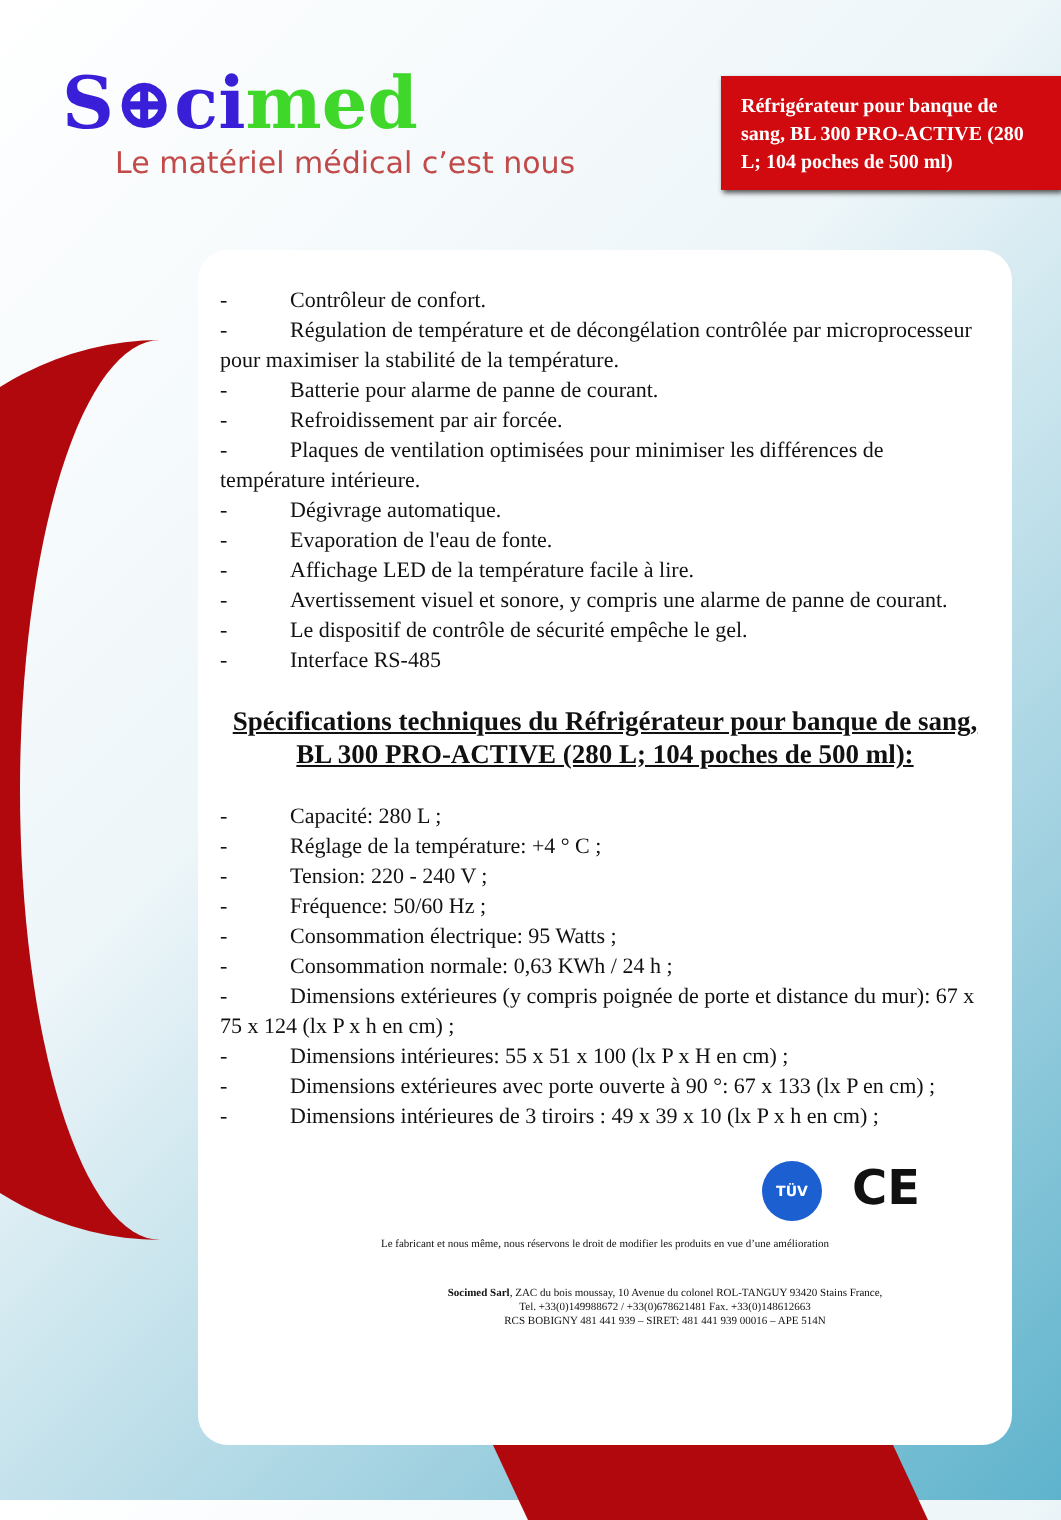S⊕cimed
Le matériel médical c’est nous
Réfrigérateur pour banque de sang, BL 300 PRO-ACTIVE (280 L; 104 poches de 500 ml)
- Contrôleur de confort.
- Régulation de température et de décongélation contrôlée par microprocesseur pour maximiser la stabilité de la température.
- Batterie pour alarme de panne de courant.
- Refroidissement par air forcée.
- Plaques de ventilation optimisées pour minimiser les différences de température intérieure.
- Dégivrage automatique.
- Evaporation de l'eau de fonte.
- Affichage LED de la température facile à lire.
- Avertissement visuel et sonore, y compris une alarme de panne de courant.
- Le dispositif de contrôle de sécurité empêche le gel.
- Interface RS-485
Spécifications techniques du Réfrigérateur pour banque de sang, BL 300 PRO-ACTIVE (280 L; 104 poches de 500 ml):
- Capacité: 280 L ;
- Réglage de la température: +4 ° C ;
- Tension: 220 - 240 V ;
- Fréquence: 50/60 Hz ;
- Consommation électrique: 95 Watts ;
- Consommation normale: 0,63 KWh / 24 h ;
- Dimensions extérieures (y compris poignée de porte et distance du mur): 67 x 75 x 124 (lx P x h en cm) ;
- Dimensions intérieures: 55 x 51 x 100 (lx P x H en cm) ;
- Dimensions extérieures avec porte ouverte à 90 °: 67 x 133 (lx P en cm) ;
- Dimensions intérieures de 3 tiroirs : 49 x 39 x 10 (lx P x h en cm) ;
TÜV CE
Le fabricant et nous même, nous réservons le droit de modifier les produits en vue d’une amélioration
Socimed Sarl, ZAC du bois moussay, 10 Avenue du colonel ROL-TANGUY 93420 Stains France,
Tel. +33(0)149988672 / +33(0)678621481 Fax. +33(0)148612663
RCS BOBIGNY 481 441 939 – SIRET: 481 441 939 00016 – APE 514N